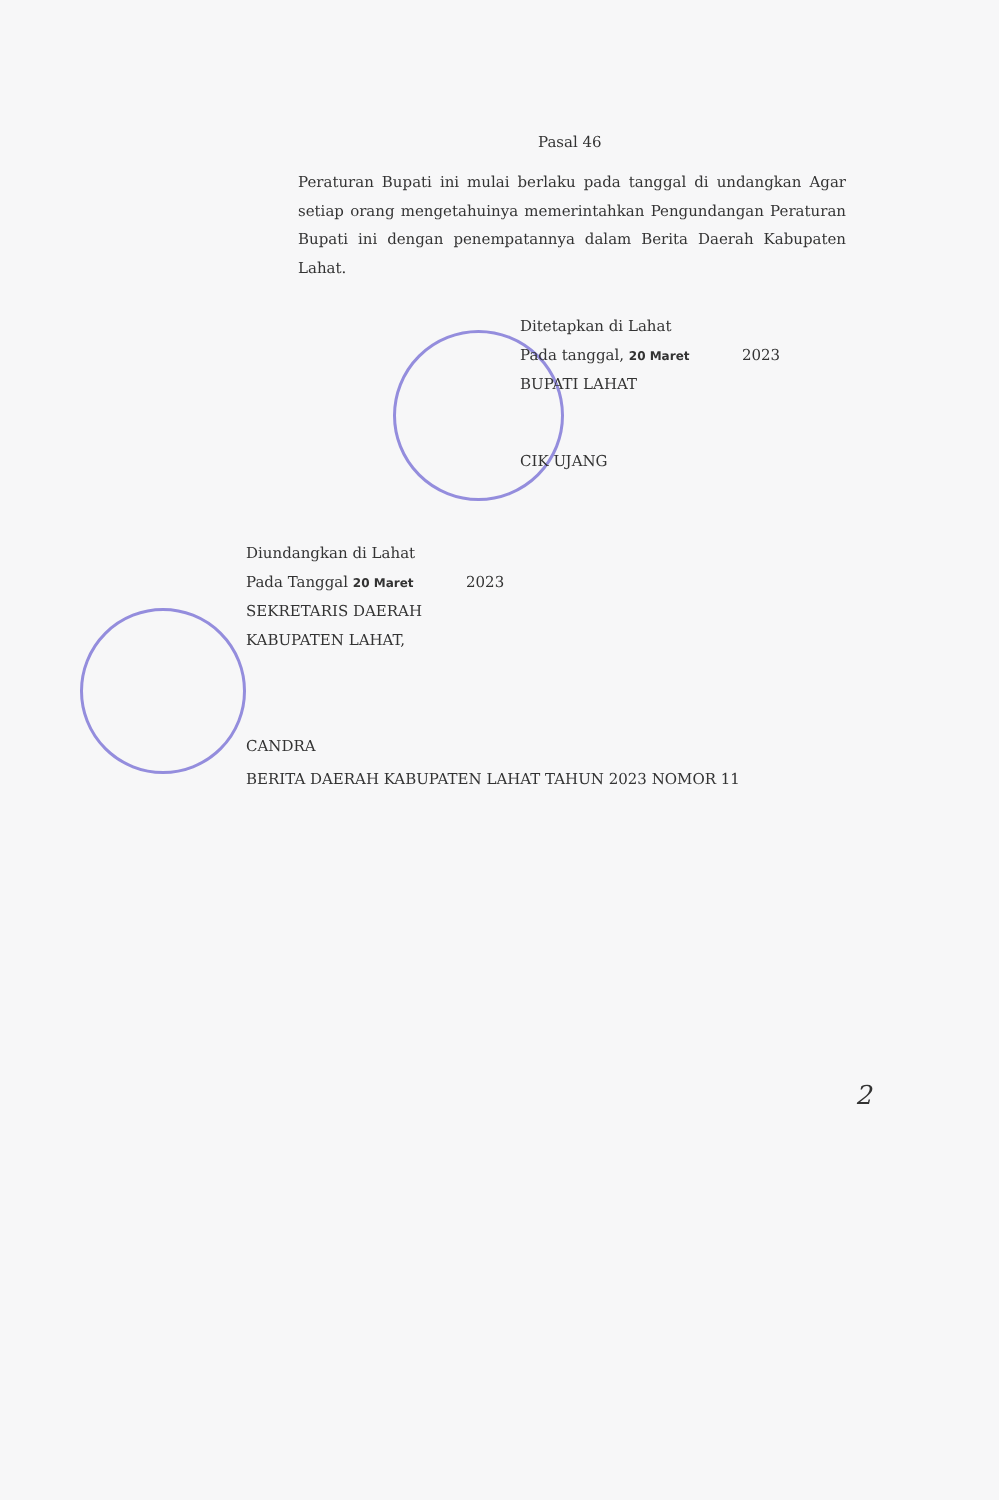Pasal 46
Peraturan Bupati ini mulai berlaku pada tanggal di undangkan Agar setiap orang mengetahuinya memerintahkan Pengundangan Peraturan Bupati ini dengan penempatannya dalam Berita Daerah Kabupaten Lahat.
Ditetapkan di Lahat
Pada tanggal, 20 Maret 2023
BUPATI LAHAT
CIK UJANG
Diundangkan di Lahat
Pada Tanggal 20 Maret 2023
SEKRETARIS DAERAH
KABUPATEN LAHAT,
CANDRA
BERITA DAERAH KABUPATEN LAHAT TAHUN 2023 NOMOR 11
2